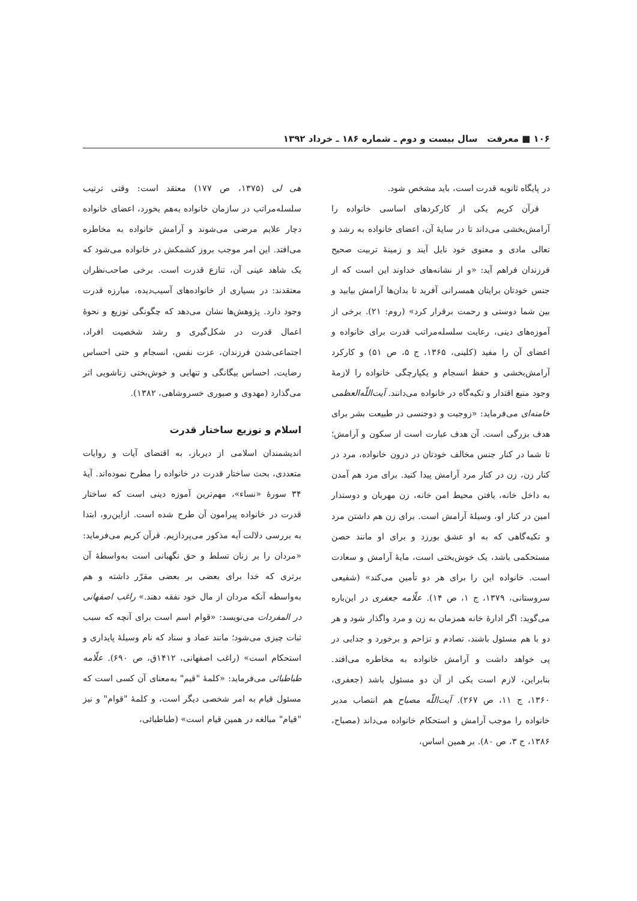۱۰۶ ■ معرفت سال بیست و دوم ـ شماره ۱۸۶ ـ خرداد ۱۳۹۲
در پایگاه ثانویه قدرت است، باید مشخص شود.
قرآن کریم یکی از کارکردهای اساسی خانواده را آرامش‌بخشی می‌داند تا در سایهٔ آن، اعضای خانواده به رشد و تعالی مادی و معنوی خود نایل آیند و زمینهٔ تربیت صحیح فرزندان فراهم آید: «و از نشانه‌های خداوند این است که از جنس خودتان برایتان همسرانی آفرید تا بدان‌ها آرامش بیابید و بین شما دوستی و رحمت برقرار کرد» (روم: ۲۱). برخی از آموزه‌های دینی، رعایت سلسله‌مراتب قدرت برای خانواده و اعضای آن را مفید (کلینی، ۱۳۶۵، ج ۵، ص ۵۱) و کارکرد آرامش‌بخشی و حفظ انسجام و یکپارچگی خانواده را لازمهٔ وجود منبع اقتدار و تکیه‌گاه در خانواده می‌دانند. آیت‌اللّه‌العظمی خامنه‌ای می‌فرماید: «زوجیت و دوجنسی در طبیعت بشر برای هدف بزرگی است. آن هدف عبارت است از سکون و آرامش؛ تا شما در کنار جنس مخالف خودتان در درون خانواده، مرد در کنار زن، زن در کنار مرد آرامش پیدا کنید. برای مرد هم آمدن به داخل خانه، یافتن محیط امن خانه، زن مهربان و دوستدار امین در کنار او، وسیلهٔ آرامش است. برای زن هم داشتن مرد و تکیه‌گاهی که به او عشق بورزد و برای او مانند حصن مستحکمی باشد، یک خوش‌بختی است، مایهٔ آرامش و سعادت است. خانواده این را برای هر دو تأمین می‌کند» (شفیعی سروستانی، ۱۳۷۹، ج ۱، ص ۱۴). علّامه جعفری در این‌باره می‌گوید: اگر ادارهٔ خانه همزمان به زن و مرد واگذار شود و هر دو با هم مسئول باشند، تصادم و تزاحم و برخورد و جدایی در پی خواهد داشت و آرامش خانواده به مخاطره می‌افتد. بنابراین، لازم است یکی از آن دو مسئول باشد (جعفری، ۱۳۶۰، ج ۱۱، ص ۲۶۷). آیت‌اللّه مصباح هم انتصاب مدیر خانواده را موجب آرامش و استحکام خانواده می‌داند (مصباح، ۱۳۸۶، ج ۳، ص ۸۰). بر همین اساس،
هی لی (۱۳۷۵، ص ۱۷۷) معتقد است: وقتی ترتیب سلسله‌مراتب در سازمان خانواده به‌هم بخورد، اعضای خانواده دچار علایم مرضی می‌شوند و آرامش خانواده به مخاطره می‌افتد. این امر موجب بروز کشمکش در خانواده می‌شود که یک شاهد عینی آن، تنازع قدرت است. برخی صاحب‌نظران معتقدند: در بسیاری از خانواده‌های آسیب‌دیده، مبارزه قدرت وجود دارد. پژوهش‌ها نشان می‌دهد که چگونگی توزیع و نحوهٔ اعمال قدرت در شکل‌گیری و رشد شخصیت افراد، اجتماعی‌شدن فرزندان، عزت نفس، انسجام و حتی احساس رضایت، احساس بیگانگی و تنهایی و خوش‌بختی زناشویی اثر می‌گذارد (مهدوی و صبوری خسروشاهی، ۱۳۸۲).
اسلام و توزیع ساختار قدرت
اندیشمندان اسلامی از دیرباز، به اقتضای آیات و روایات متعددی، بحث ساختار قدرت در خانواده را مطرح نموده‌اند. آیهٔ ۳۴ سورهٔ «نساء»، مهم‌ترین آموزه دینی است که ساختار قدرت در خانواده پیرامون آن طرح شده است. ازاین‌رو، ابتدا به بررسی دلالت آیه مذکور می‌پردازیم. قرآن کریم می‌فرماید: «مردان را بر زنان تسلط و حق نگهبانی است به‌واسطهٔ آن برتری که خدا برای بعضی بر بعضی مقرّر داشته و هم به‌واسطه آنکه مردان از مال خود نفقه دهند.» راغب اصفهانی در المفردات می‌نویسد: «قوام اسم است برای آنچه که سبب ثبات چیزی می‌شود؛ مانند عماد و سناد که نام وسیلهٔ پایداری و استحکام است» (راغب اصفهانی، ۱۴۱۲ق، ص ۶۹۰). علّامه طباطبائی می‌فرماید: «کلمهٔ "قیم" به‌معنای آن کسی است که مسئول قیام به امر شخصی دیگر است، و کلمهٔ "قوام" و نیز "قیام" مبالغه در همین قیام است» (طباطبائی،